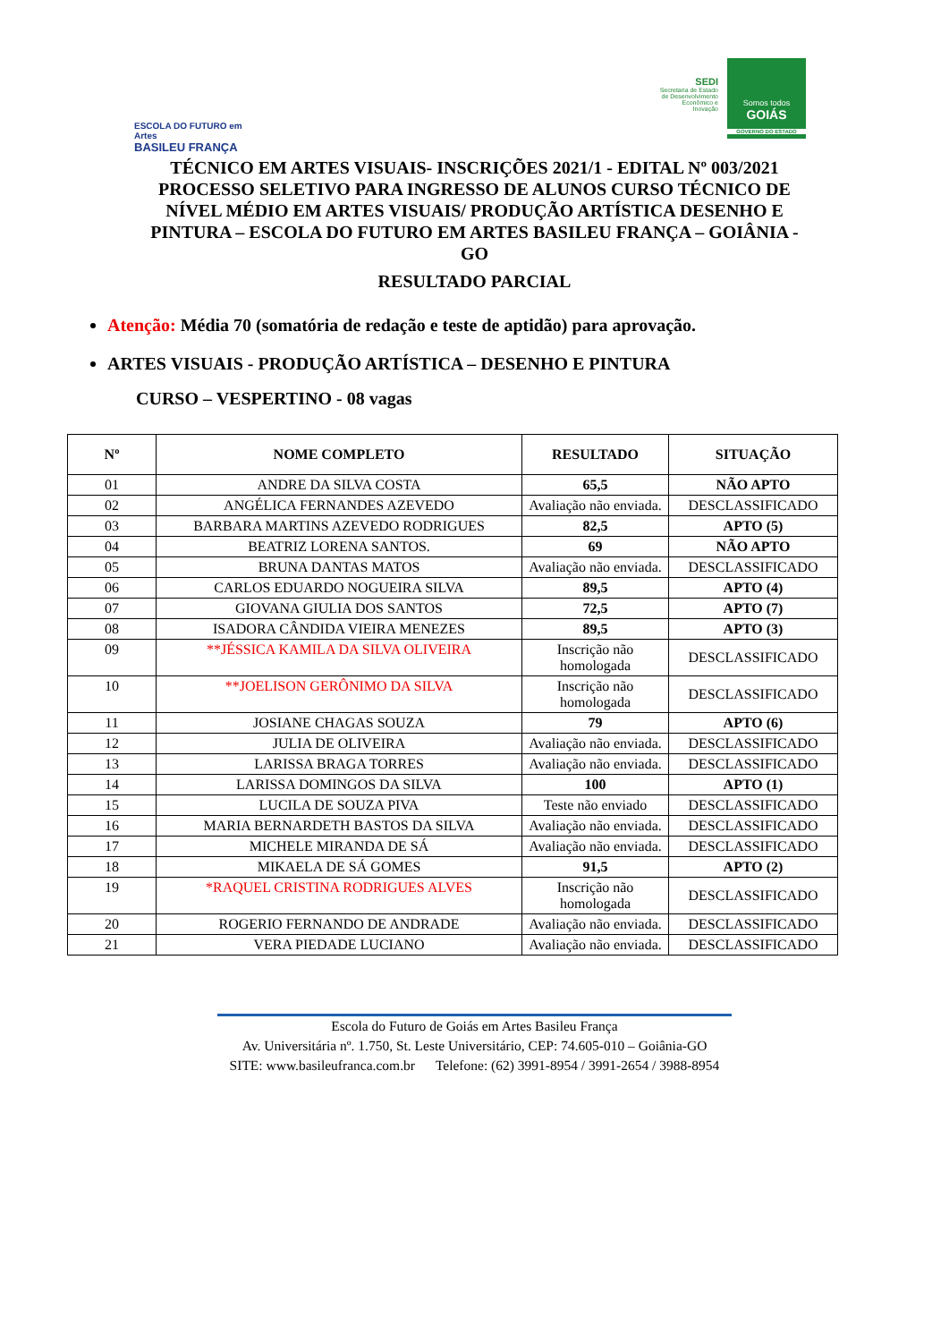ESCOLA DO FUTURO em Artes
BASILEU FRANÇA
SEDI
Secretaria de Estado de Desenvolvimento Econômico e Inovação
Somos todos
GOIÁS
GOVERNO DO ESTADO
TÉCNICO EM ARTES VISUAIS- INSCRIÇÕES 2021/1 - EDITAL Nº 003/2021 PROCESSO SELETIVO PARA INGRESSO DE ALUNOS CURSO TÉCNICO DE NÍVEL MÉDIO EM ARTES VISUAIS/ PRODUÇÃO ARTÍSTICA DESENHO E PINTURA – ESCOLA DO FUTURO EM ARTES BASILEU FRANÇA – GOIÂNIA - GO
RESULTADO PARCIAL
Atenção: Média 70 (somatória de redação e teste de aptidão) para aprovação.
ARTES VISUAIS - PRODUÇÃO ARTÍSTICA – DESENHO E PINTURA
CURSO – VESPERTINO - 08 vagas
| Nº | NOME COMPLETO | RESULTADO | SITUAÇÃO |
| --- | --- | --- | --- |
| 01 | ANDRE DA SILVA COSTA | 65,5 | NÃO APTO |
| 02 | ANGÉLICA FERNANDES AZEVEDO | Avaliação não enviada. | DESCLASSIFICADO |
| 03 | BARBARA MARTINS AZEVEDO RODRIGUES | 82,5 | APTO (5) |
| 04 | BEATRIZ LORENA SANTOS. | 69 | NÃO APTO |
| 05 | BRUNA DANTAS MATOS | Avaliação não enviada. | DESCLASSIFICADO |
| 06 | CARLOS EDUARDO NOGUEIRA SILVA | 89,5 | APTO (4) |
| 07 | GIOVANA GIULIA DOS SANTOS | 72,5 | APTO (7) |
| 08 | ISADORA CÂNDIDA VIEIRA MENEZES | 89,5 | APTO (3) |
| 09 | **JÉSSICA KAMILA DA SILVA OLIVEIRA | Inscrição não homologada | DESCLASSIFICADO |
| 10 | **JOELISON GERÔNIMO DA SILVA | Inscrição não homologada | DESCLASSIFICADO |
| 11 | JOSIANE CHAGAS SOUZA | 79 | APTO (6) |
| 12 | JULIA DE OLIVEIRA | Avaliação não enviada. | DESCLASSIFICADO |
| 13 | LARISSA BRAGA TORRES | Avaliação não enviada. | DESCLASSIFICADO |
| 14 | LARISSA DOMINGOS DA SILVA | 100 | APTO (1) |
| 15 | LUCILA DE SOUZA PIVA | Teste não enviado | DESCLASSIFICADO |
| 16 | MARIA BERNARDETH BASTOS DA SILVA | Avaliação não enviada. | DESCLASSIFICADO |
| 17 | MICHELE MIRANDA DE SÁ | Avaliação não enviada. | DESCLASSIFICADO |
| 18 | MIKAELA DE SÁ GOMES | 91,5 | APTO (2) |
| 19 | *RAQUEL CRISTINA RODRIGUES ALVES | Inscrição não homologada | DESCLASSIFICADO |
| 20 | ROGERIO FERNANDO DE ANDRADE | Avaliação não enviada. | DESCLASSIFICADO |
| 21 | VERA PIEDADE LUCIANO | Avaliação não enviada. | DESCLASSIFICADO |
Escola do Futuro de Goiás em Artes Basileu França
Av. Universitária nº. 1.750, St. Leste Universitário, CEP: 74.605-010 – Goiânia-GO
SITE: www.basileufranca.com.br Telefone: (62) 3991-8954 / 3991-2654 / 3988-8954